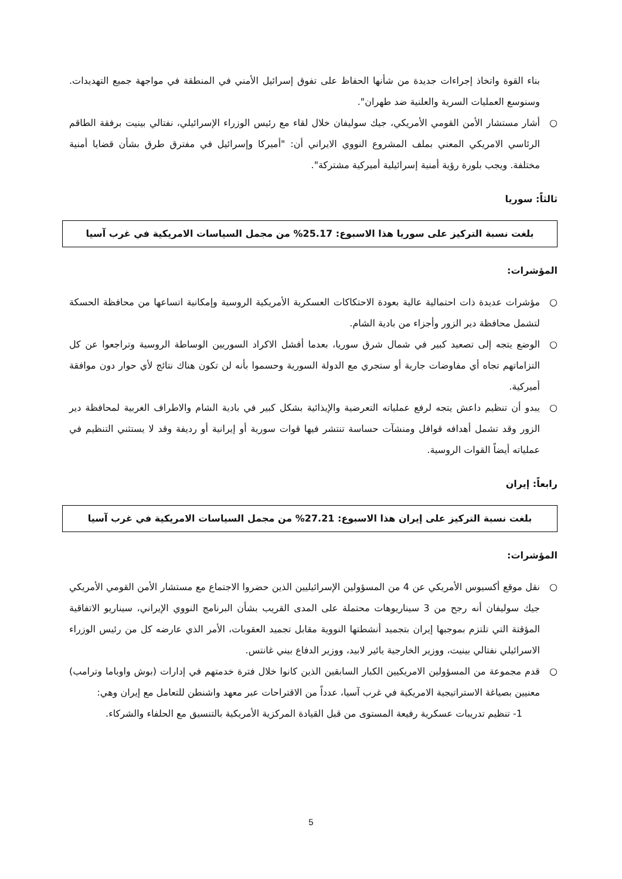بناء القوة واتخاذ إجراءات جديدة من شأنها الحفاظ على تفوق إسرائيل الأمني في المنطقة في مواجهة جميع التهديدات. وسنوسع العمليات السرية والعلنية ضد طهران".
○ أشار مستشار الأمن القومي الأمريكي، جيك سوليفان خلال لقاء مع رئيس الوزراء الإسرائيلي، نفتالي بينيت برفقة الطاقم الرئاسي الامريكي المعني بملف المشروع النووي الايراني أن: "أميركا وإسرائيل في مفترق طرق بشأن قضايا أمنية مختلفة. ويجب بلورة رؤية أمنية إسرائيلية أميركية مشتركة".
ثالثاً: سوريا
بلغت نسبة التركيز على سوريا هذا الاسبوع: 25.17% من مجمل السياسات الامريكية في غرب آسيا
المؤشرات:
○ مؤشرات عديدة ذات احتمالية عالية بعودة الاحتكاكات العسكرية الأمريكية الروسية وإمكانية اتساعها من محافظة الحسكة لتشمل محافظة دير الزور وأجزاء من بادية الشام.
○ الوضع يتجه إلى تصعيد كبير في شمال شرق سوريا، بعدما أفشل الاكراد السوريين الوساطة الروسية وتراجعوا عن كل التزاماتهم تجاه أي مفاوضات جارية أو ستجري مع الدولة السورية وحسموا بأنه لن تكون هناك نتائج لأي حوار دون موافقة أميركية.
○ يبدو أن تنظيم داعش يتجه لرفع عملياته التعرضية والإيذائية بشكل كبير في بادية الشام والاطراف الغربية لمحافظة دير الزور وقد تشمل أهدافه قوافل ومنشآت حساسة تنتشر فيها قوات سورية أو إيرانية أو رديفة وقد لا يستثني التنظيم في عملياته أيضاً القوات الروسية.
رابعاً: إيران
بلغت نسبة التركيز على إيران هذا الاسبوع: 27.21% من مجمل السياسات الامريكية في غرب آسيا
المؤشرات:
○ نقل موقع أكسيوس الأمريكي عن 4 من المسؤولين الإسرائيليين الذين حضروا الاجتماع مع مستشار الأمن القومي الأمريكي جيك سوليفان أنه رجح من 3 سيناريوهات محتملة على المدى القريب بشأن البرنامج النووي الإيراني، سيناريو الاتفاقية المؤقتة التي تلتزم بموجبها إيران بتجميد أنشطتها النووية مقابل تجميد العقوبات، الأمر الذي عارضه كل من رئيس الوزراء الاسرائيلي نفتالي بينيت، ووزير الخارجية يائير لابيد، ووزير الدفاع بيني غانتس.
○ قدم مجموعة من المسؤولين الامريكيين الكبار السابقين الذين كانوا خلال فترة خدمتهم في إدارات (بوش واوباما وترامب) معنيين بصياغة الاستراتيجية الامريكية في غرب آسيا، عدداً من الاقتراحات عبر معهد واشنطن للتعامل مع إيران وهي:
1- تنظيم تدريبات عسكرية رفيعة المستوى من قبل القيادة المركزية الأمريكية بالتنسيق مع الحلفاء والشركاء.
5